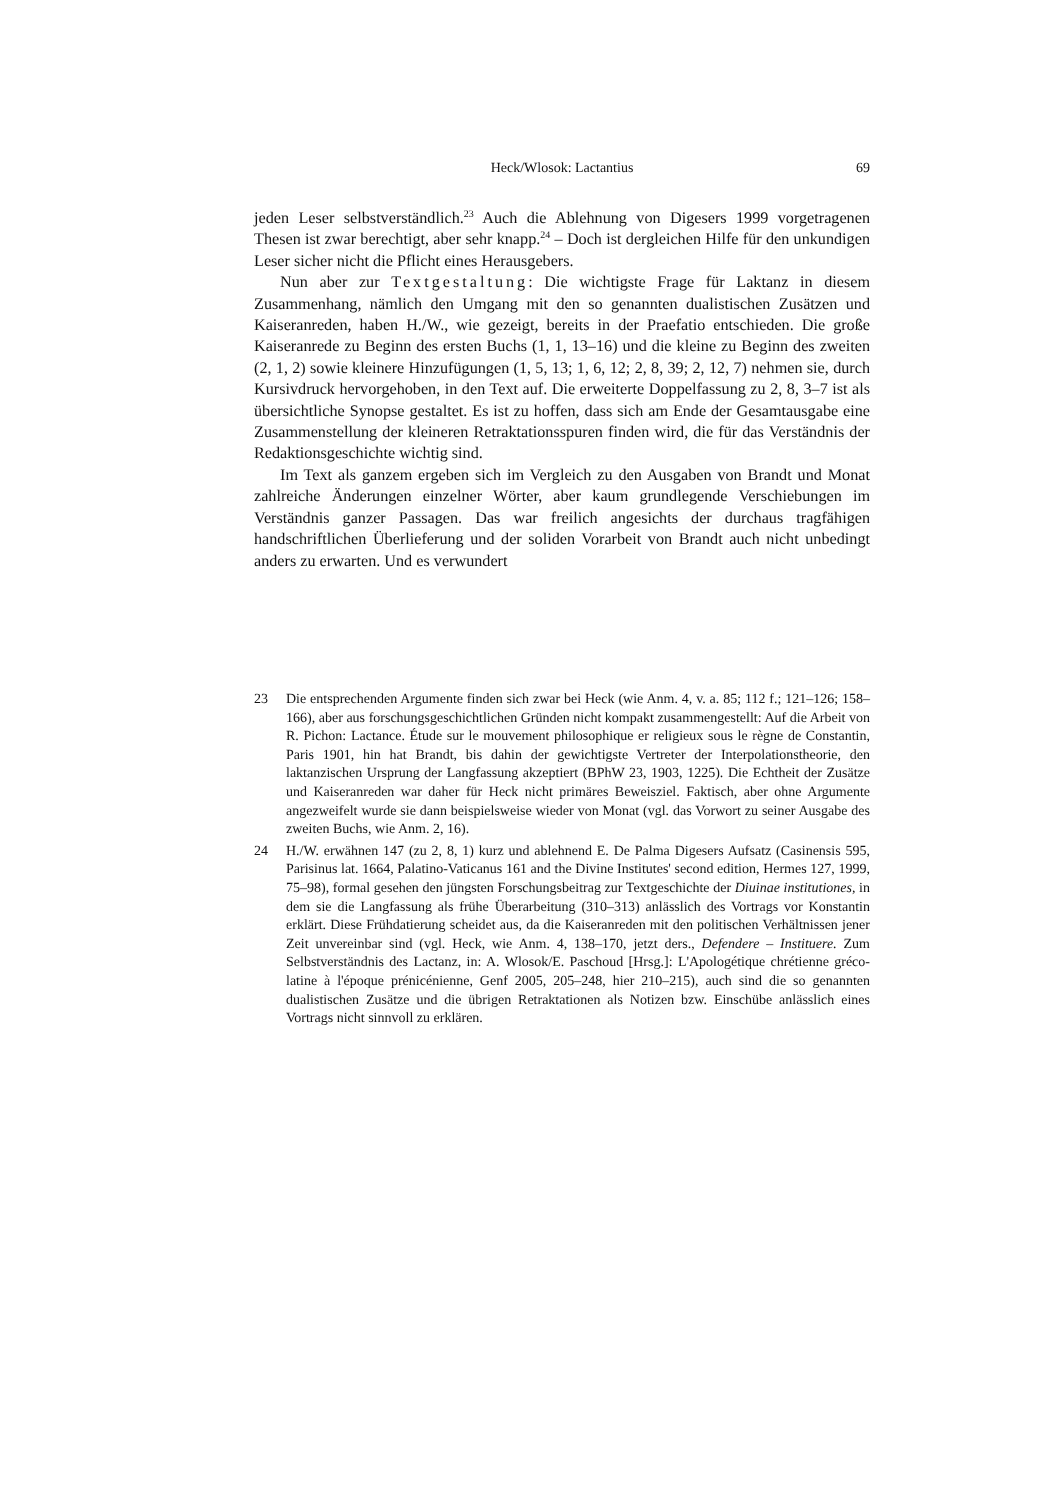Heck/Wlosok: Lactantius
69
jeden Leser selbstverständlich.<sup>23</sup> Auch die Ablehnung von Digesers 1999 vorgetragenen Thesen ist zwar berechtigt, aber sehr knapp.<sup>24</sup> – Doch ist dergleichen Hilfe für den unkundigen Leser sicher nicht die Pflicht eines Herausgebers.
Nun aber zur Textgestaltung: Die wichtigste Frage für Laktanz in diesem Zusammenhang, nämlich den Umgang mit den so genannten dualistischen Zusätzen und Kaiseranreden, haben H./W., wie gezeigt, bereits in der Praefatio entschieden. Die große Kaiseranrede zu Beginn des ersten Buchs (1, 1, 13–16) und die kleine zu Beginn des zweiten (2, 1, 2) sowie kleinere Hinzufügungen (1, 5, 13; 1, 6, 12; 2, 8, 39; 2, 12, 7) nehmen sie, durch Kursivdruck hervorgehoben, in den Text auf. Die erweiterte Doppelfassung zu 2, 8, 3–7 ist als übersichtliche Synopse gestaltet. Es ist zu hoffen, dass sich am Ende der Gesamtausgabe eine Zusammenstellung der kleineren Retraktationsspuren finden wird, die für das Verständnis der Redaktionsgeschichte wichtig sind.
Im Text als ganzem ergeben sich im Vergleich zu den Ausgaben von Brandt und Monat zahlreiche Änderungen einzelner Wörter, aber kaum grundlegende Verschiebungen im Verständnis ganzer Passagen. Das war freilich angesichts der durchaus tragfähigen handschriftlichen Überlieferung und der soliden Vorarbeit von Brandt auch nicht unbedingt anders zu erwarten. Und es verwundert
23 Die entsprechenden Argumente finden sich zwar bei Heck (wie Anm. 4, v. a. 85; 112 f.; 121–126; 158–166), aber aus forschungsgeschichtlichen Gründen nicht kompakt zusammengestellt: Auf die Arbeit von R. Pichon: Lactance. Étude sur le mouvement philosophique er religieux sous le règne de Constantin, Paris 1901, hin hat Brandt, bis dahin der gewichtigste Vertreter der Interpolationstheorie, den laktanzischen Ursprung der Langfassung akzeptiert (BPhW 23, 1903, 1225). Die Echtheit der Zusätze und Kaiseranreden war daher für Heck nicht primäres Beweisziel. Faktisch, aber ohne Argumente angezweifelt wurde sie dann beispielsweise wieder von Monat (vgl. das Vorwort zu seiner Ausgabe des zweiten Buchs, wie Anm. 2, 16).
24 H./W. erwähnen 147 (zu 2, 8, 1) kurz und ablehnend E. De Palma Digesers Aufsatz (Casinensis 595, Parisinus lat. 1664, Palatino-Vaticanus 161 and the Divine Institutes' second edition, Hermes 127, 1999, 75–98), formal gesehen den jüngsten Forschungsbeitrag zur Textgeschichte der Diuinae institutiones, in dem sie die Langfassung als frühe Überarbeitung (310–313) anlässlich des Vortrags vor Konstantin erklärt. Diese Frühdatierung scheidet aus, da die Kaiseranreden mit den politischen Verhältnissen jener Zeit unvereinbar sind (vgl. Heck, wie Anm. 4, 138–170, jetzt ders., Defendere – Instituere. Zum Selbstverständnis des Lactanz, in: A. Wlosok/E. Paschoud [Hrsg.]: L'Apologétique chrétienne gréco-latine à l'époque prénicénienne, Genf 2005, 205–248, hier 210–215), auch sind die so genannten dualistischen Zusätze und die übrigen Retraktationen als Notizen bzw. Einschübe anlässlich eines Vortrags nicht sinnvoll zu erklären.